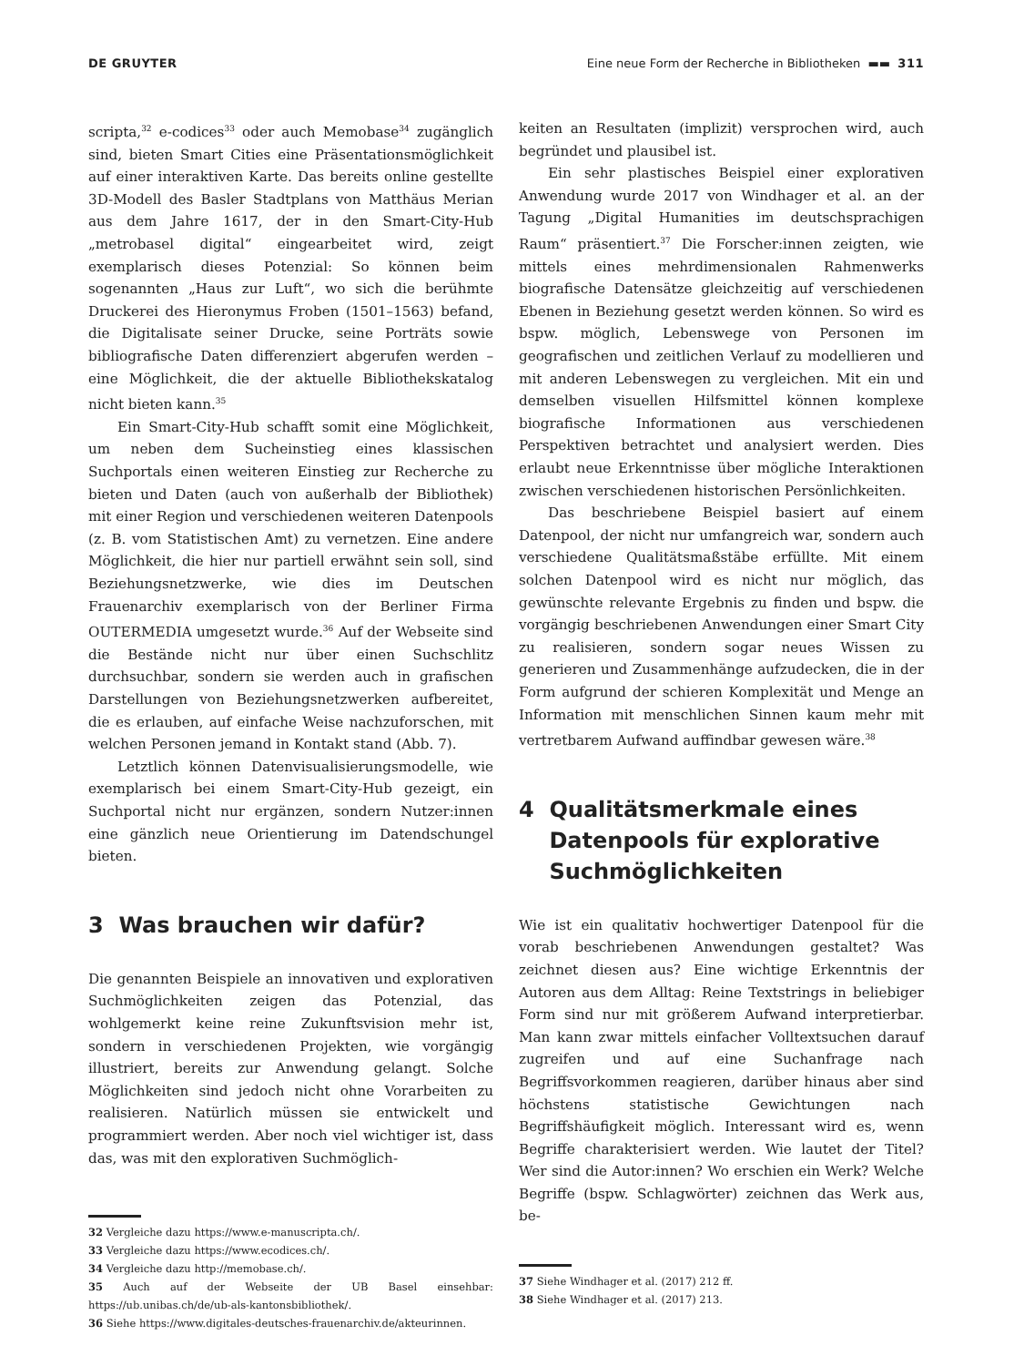DE GRUYTER Eine neue Form der Recherche in Bibliotheken ▬▬ 311
scripta,<sup>32</sup> e-codices<sup>33</sup> oder auch Memobase<sup>34</sup> zugänglich sind, bieten Smart Cities eine Präsentationsmöglichkeit auf einer interaktiven Karte. Das bereits online gestellte 3D-Modell des Basler Stadtplans von Matthäus Merian aus dem Jahre 1617, der in den Smart-City-Hub „metrobasel digital“ eingearbeitet wird, zeigt exemplarisch dieses Potenzial: So können beim sogenannten „Haus zur Luft“, wo sich die berühmte Druckerei des Hieronymus Froben (1501–1563) befand, die Digitalisate seiner Drucke, seine Porträts sowie bibliografische Daten differenziert abgerufen werden – eine Möglichkeit, die der aktuelle Bibliothekskatalog nicht bieten kann.<sup>35</sup>
Ein Smart-City-Hub schafft somit eine Möglichkeit, um neben dem Sucheinstieg eines klassischen Suchportals einen weiteren Einstieg zur Recherche zu bieten und Daten (auch von außerhalb der Bibliothek) mit einer Region und verschiedenen weiteren Datenpools (z. B. vom Statistischen Amt) zu vernetzen. Eine andere Möglichkeit, die hier nur partiell erwähnt sein soll, sind Beziehungsnetzwerke, wie dies im Deutschen Frauenarchiv exemplarisch von der Berliner Firma OUTERMEDIA umgesetzt wurde.<sup>36</sup> Auf der Webseite sind die Bestände nicht nur über einen Suchschlitz durchsuchbar, sondern sie werden auch in grafischen Darstellungen von Beziehungsnetzwerken aufbereitet, die es erlauben, auf einfache Weise nachzuforschen, mit welchen Personen jemand in Kontakt stand (Abb. 7).
Letztlich können Datenvisualisierungsmodelle, wie exemplarisch bei einem Smart-City-Hub gezeigt, ein Suchportal nicht nur ergänzen, sondern Nutzer:innen eine gänzlich neue Orientierung im Datendschungel bieten.
3 Was brauchen wir dafür?
Die genannten Beispiele an innovativen und explorativen Suchmöglichkeiten zeigen das Potenzial, das wohlgemerkt keine reine Zukunftsvision mehr ist, sondern in verschiedenen Projekten, wie vorgängig illustriert, bereits zur Anwendung gelangt. Solche Möglichkeiten sind jedoch nicht ohne Vorarbeiten zu realisieren. Natürlich müssen sie entwickelt und programmiert werden. Aber noch viel wichtiger ist, dass das, was mit den explorativen Suchmöglich-
32 Vergleiche dazu https://www.e-manuscripta.ch/.
33 Vergleiche dazu https://www.ecodices.ch/.
34 Vergleiche dazu http://memobase.ch/.
35 Auch auf der Webseite der UB Basel einsehbar: https://ub.unibas.ch/de/ub-als-kantonsbibliothek/.
36 Siehe https://www.digitales-deutsches-frauenarchiv.de/akteurinnen.
keiten an Resultaten (implizit) versprochen wird, auch begründet und plausibel ist.
Ein sehr plastisches Beispiel einer explorativen Anwendung wurde 2017 von Windhager et al. an der Tagung „Digital Humanities im deutschsprachigen Raum“ präsentiert.<sup>37</sup> Die Forscher:innen zeigten, wie mittels eines mehrdimensionalen Rahmenwerks biografische Datensätze gleichzeitig auf verschiedenen Ebenen in Beziehung gesetzt werden können. So wird es bspw. möglich, Lebenswege von Personen im geografischen und zeitlichen Verlauf zu modellieren und mit anderen Lebenswegen zu vergleichen. Mit ein und demselben visuellen Hilfsmittel können komplexe biografische Informationen aus verschiedenen Perspektiven betrachtet und analysiert werden. Dies erlaubt neue Erkenntnisse über mögliche Interaktionen zwischen verschiedenen historischen Persönlichkeiten.
Das beschriebene Beispiel basiert auf einem Datenpool, der nicht nur umfangreich war, sondern auch verschiedene Qualitätsmaßstäbe erfüllte. Mit einem solchen Datenpool wird es nicht nur möglich, das gewünschte relevante Ergebnis zu finden und bspw. die vorgängig beschriebenen Anwendungen einer Smart City zu realisieren, sondern sogar neues Wissen zu generieren und Zusammenhänge aufzudecken, die in der Form aufgrund der schieren Komplexität und Menge an Information mit menschlichen Sinnen kaum mehr mit vertretbarem Aufwand auffindbar gewesen wäre.<sup>38</sup>
4 Qualitätsmerkmale eines
Datenpools für explorative
Suchmöglichkeiten
Wie ist ein qualitativ hochwertiger Datenpool für die vorab beschriebenen Anwendungen gestaltet? Was zeichnet diesen aus? Eine wichtige Erkenntnis der Autoren aus dem Alltag: Reine Textstrings in beliebiger Form sind nur mit größerem Aufwand interpretierbar. Man kann zwar mittels einfacher Volltextsuchen darauf zugreifen und auf eine Suchanfrage nach Begriffsvorkommen reagieren, darüber hinaus aber sind höchstens statistische Gewichtungen nach Begriffshäufigkeit möglich. Interessant wird es, wenn Begriffe charakterisiert werden. Wie lautet der Titel? Wer sind die Autor:innen? Wo erschien ein Werk? Welche Begriffe (bspw. Schlagwörter) zeichnen das Werk aus, be-
37 Siehe Windhager et al. (2017) 212 ff.
38 Siehe Windhager et al. (2017) 213.